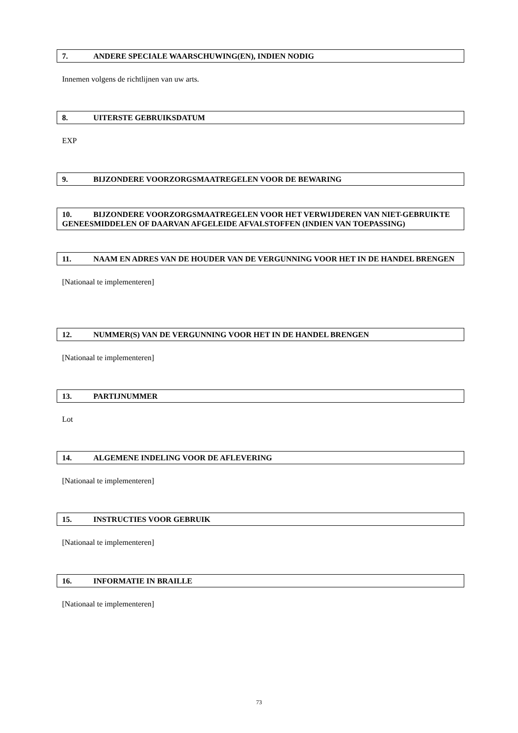7. ANDERE SPECIALE WAARSCHUWING(EN), INDIEN NODIG
Innemen volgens de richtlijnen van uw arts.
8. UITERSTE GEBRUIKSDATUM
EXP
9. BIJZONDERE VOORZORGSMAATREGELEN VOOR DE BEWARING
10. BIJZONDERE VOORZORGSMAATREGELEN VOOR HET VERWIJDEREN VAN NIET-GEBRUIKTE GENEESMIDDELEN OF DAARVAN AFGELEIDE AFVALSTOFFEN (INDIEN VAN TOEPASSING)
11. NAAM EN ADRES VAN DE HOUDER VAN DE VERGUNNING VOOR HET IN DE HANDEL BRENGEN
[Nationaal te implementeren]
12. NUMMER(S) VAN DE VERGUNNING VOOR HET IN DE HANDEL BRENGEN
[Nationaal te implementeren]
13. PARTIJNUMMER
Lot
14. ALGEMENE INDELING VOOR DE AFLEVERING
[Nationaal te implementeren]
15. INSTRUCTIES VOOR GEBRUIK
[Nationaal te implementeren]
16. INFORMATIE IN BRAILLE
[Nationaal te implementeren]
73